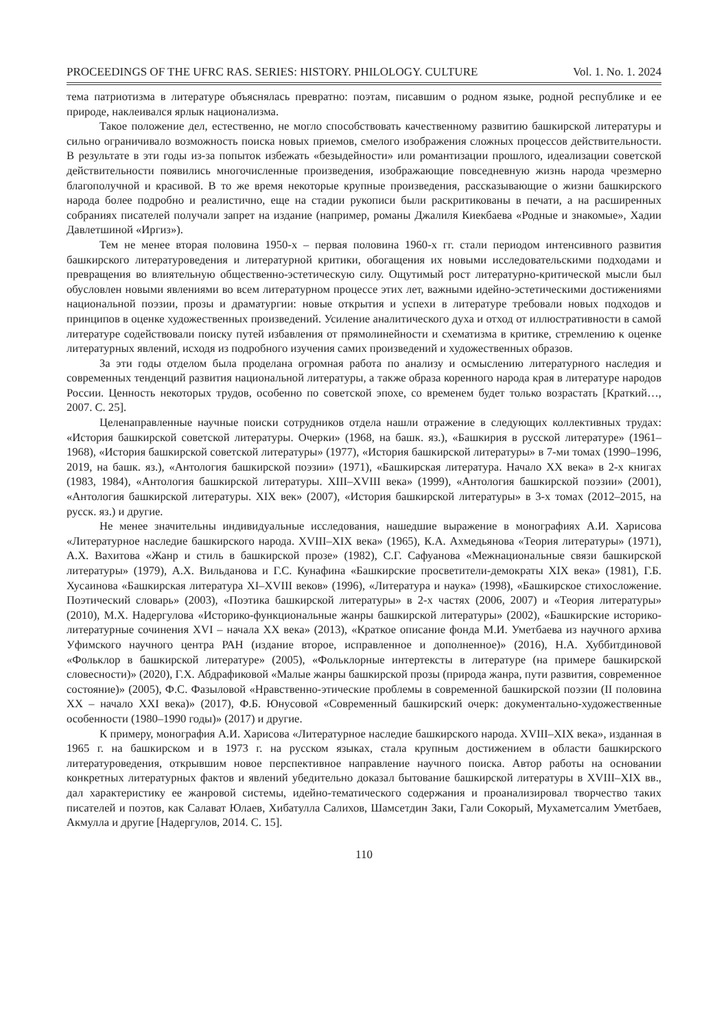PROCEEDINGS OF THE UFRC RAS. SERIES: HISTORY. PHILOLOGY. CULTURE Vol. 1. No. 1. 2024
тема патриотизма в литературе объяснялась превратно: поэтам, писавшим о родном языке, родной республике и ее природе, наклеивался ярлык национализма.
Такое положение дел, естественно, не могло способствовать качественному развитию башкирской литературы и сильно ограничивало возможность поиска новых приемов, смелого изображения сложных процессов действительности. В результате в эти годы из-за попыток избежать «безыдейности» или романтизации прошлого, идеализации советской действительности появились многочисленные произведения, изображающие повседневную жизнь народа чрезмерно благополучной и красивой. В то же время некоторые крупные произведения, рассказывающие о жизни башкирского народа более подробно и реалистично, еще на стадии рукописи были раскритикованы в печати, а на расширенных собраниях писателей получали запрет на издание (например, романы Джалиля Киекбаева «Родные и знакомые», Хадии Давлетшиной «Иргиз»).
Тем не менее вторая половина 1950-х – первая половина 1960-х гг. стали периодом интенсивного развития башкирского литературоведения и литературной критики, обогащения их новыми исследовательскими подходами и превращения во влиятельную общественно-эстетическую силу. Ощутимый рост литературно-критической мысли был обусловлен новыми явлениями во всем литературном процессе этих лет, важными идейно-эстетическими достижениями национальной поэзии, прозы и драматургии: новые открытия и успехи в литературе требовали новых подходов и принципов в оценке художественных произведений. Усиление аналитического духа и отход от иллюстративности в самой литературе содействовали поиску путей избавления от прямолинейности и схематизма в критике, стремлению к оценке литературных явлений, исходя из подробного изучения самих произведений и художественных образов.
За эти годы отделом была проделана огромная работа по анализу и осмыслению литературного наследия и современных тенденций развития национальной литературы, а также образа коренного народа края в литературе народов России. Ценность некоторых трудов, особенно по советской эпохе, со временем будет только возрастать [Краткий…, 2007. С. 25].
Целенаправленные научные поиски сотрудников отдела нашли отражение в следующих коллективных трудах: «История башкирской советской литературы. Очерки» (1968, на башк. яз.), «Башкирия в русской литературе» (1961–1968), «История башкирской советской литературы» (1977), «История башкирской литературы» в 7-ми томах (1990–1996, 2019, на башк. яз.), «Антология башкирской поэзии» (1971), «Башкирская литература. Начало XX века» в 2-х книгах (1983, 1984), «Антология башкирской литературы. XIII–XVIII века» (1999), «Антология башкирской поэзии» (2001), «Антология башкирской литературы. XIX век» (2007), «История башкирской литературы» в 3-х томах (2012–2015, на русск. яз.) и другие.
Не менее значительны индивидуальные исследования, нашедшие выражение в монографиях А.И. Харисова «Литературное наследие башкирского народа. XVIII–XIX века» (1965), К.А. Ахмедьянова «Теория литературы» (1971), А.Х. Вахитова «Жанр и стиль в башкирской прозе» (1982), С.Г. Сафуанова «Межнациональные связи башкирской литературы» (1979), А.Х. Вильданова и Г.С. Кунафина «Башкирские просветители-демократы XIX века» (1981), Г.Б. Хусаинова «Башкирская литература XI–XVIII веков» (1996), «Литература и наука» (1998), «Башкирское стихосложение. Поэтический словарь» (2003), «Поэтика башкирской литературы» в 2-х частях (2006, 2007) и «Теория литературы» (2010), М.Х. Надергулова «Историко-функциональные жанры башкирской литературы» (2002), «Башкирские историко-литературные сочинения XVI – начала XX века» (2013), «Краткое описание фонда М.И. Уметбаева из научного архива Уфимского научного центра РАН (издание второе, исправленное и дополненное)» (2016), Н.А. Хуббитдиновой «Фольклор в башкирской литературе» (2005), «Фольклорные интертексты в литературе (на примере башкирской словесности)» (2020), Г.Х. Абдрафиковой «Малые жанры башкирской прозы (природа жанра, пути развития, современное состояние)» (2005), Ф.С. Фазыловой «Нравственно-этические проблемы в современной башкирской поэзии (II половина XX – начало XXI века)» (2017), Ф.Б. Юнусовой «Современный башкирский очерк: документально-художественные особенности (1980–1990 годы)» (2017) и другие.
К примеру, монография А.И. Харисова «Литературное наследие башкирского народа. XVIII–XIX века», изданная в 1965 г. на башкирском и в 1973 г. на русском языках, стала крупным достижением в области башкирского литературоведения, открывшим новое перспективное направление научного поиска. Автор работы на основании конкретных литературных фактов и явлений убедительно доказал бытование башкирской литературы в XVIII–XIX вв., дал характеристику ее жанровой системы, идейно-тематического содержания и проанализировал творчество таких писателей и поэтов, как Салават Юлаев, Хибатулла Салихов, Шамсетдин Заки, Гали Сокорый, Мухаметсалим Уметбаев, Акмулла и другие [Надергулов, 2014. С. 15].
110